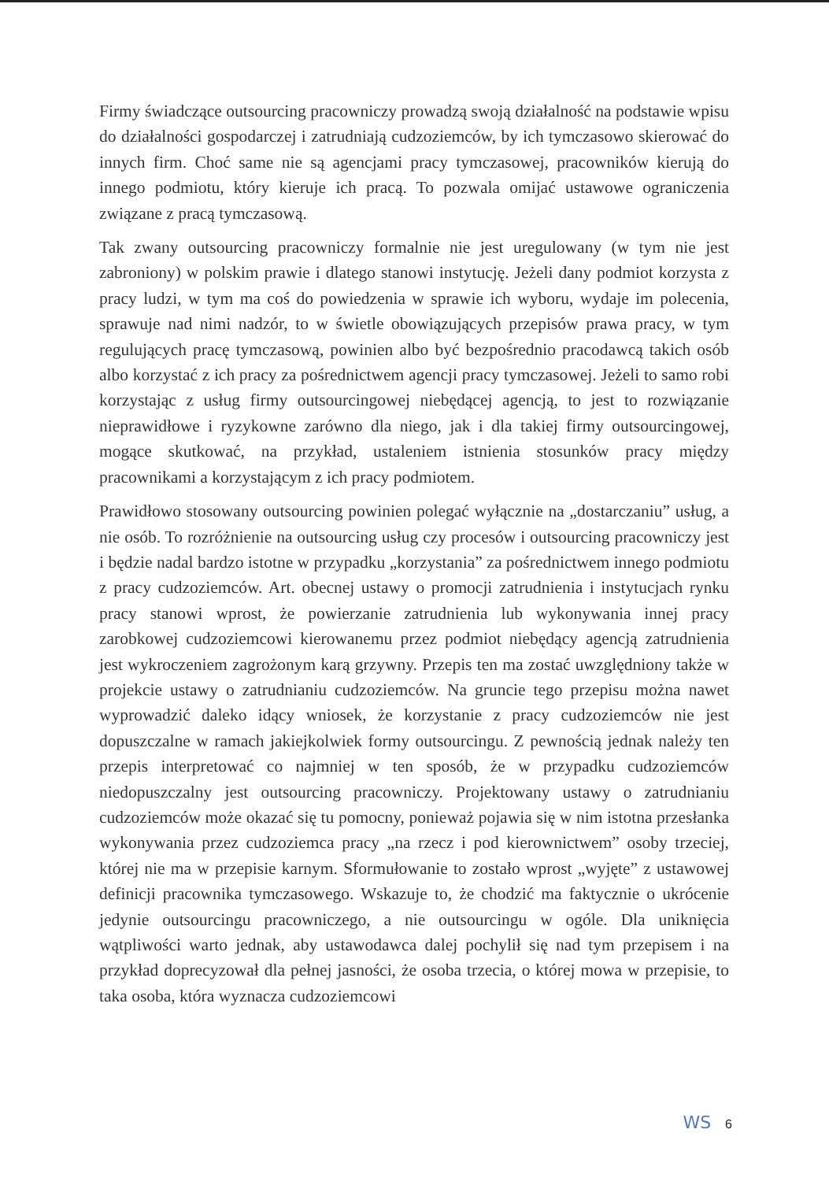Firmy świadczące outsourcing pracowniczy prowadzą swoją działalność na podstawie wpisu do działalności gospodarczej i zatrudniają cudzoziemców, by ich tymczasowo skierować do innych firm. Choć same nie są agencjami pracy tymczasowej, pracowników kierują do innego podmiotu, który kieruje ich pracą. To pozwala omijać ustawowe ograniczenia związane z pracą tymczasową.
Tak zwany outsourcing pracowniczy formalnie nie jest uregulowany (w tym nie jest zabroniony) w polskim prawie i dlatego stanowi instytucję. Jeżeli dany podmiot korzysta z pracy ludzi, w tym ma coś do powiedzenia w sprawie ich wyboru, wydaje im polecenia, sprawuje nad nimi nadzór, to w świetle obowiązujących przepisów prawa pracy, w tym regulujących pracę tymczasową, powinien albo być bezpośrednio pracodawcą takich osób albo korzystać z ich pracy za pośrednictwem agencji pracy tymczasowej. Jeżeli to samo robi korzystając z usług firmy outsourcingowej niebędącej agencją, to jest to rozwiązanie nieprawidłowe i ryzykowne zarówno dla niego, jak i dla takiej firmy outsourcingowej, mogące skutkować, na przykład, ustaleniem istnienia stosunków pracy między pracownikami a korzystającym z ich pracy podmiotem.
Prawidłowo stosowany outsourcing powinien polegać wyłącznie na „dostarczaniu” usług, a nie osób. To rozróżnienie na outsourcing usług czy procesów i outsourcing pracowniczy jest i będzie nadal bardzo istotne w przypadku „korzystania” za pośrednictwem innego podmiotu z pracy cudzoziemców. Art. obecnej ustawy o promocji zatrudnienia i instytucjach rynku pracy stanowi wprost, że powierzanie zatrudnienia lub wykonywania innej pracy zarobkowej cudzoziemcowi kierowanemu przez podmiot niebędący agencją zatrudnienia jest wykroczeniem zagrożonym karą grzywny. Przepis ten ma zostać uwzględniony także w projekcie ustawy o zatrudnianiu cudzoziemców. Na gruncie tego przepisu można nawet wyprowadzić daleko idący wniosek, że korzystanie z pracy cudzoziemców nie jest dopuszczalne w ramach jakiejkolwiek formy outsourcingu. Z pewnością jednak należy ten przepis interpretować co najmniej w ten sposób, że w przypadku cudzoziemców niedopuszczalny jest outsourcing pracowniczy. Projektowany ustawy o zatrudnianiu cudzoziemców może okazać się tu pomocny, ponieważ pojawia się w nim istotna przesłanka wykonywania przez cudzoziemca pracy „na rzecz i pod kierownictwem” osoby trzeciej, której nie ma w przepisie karnym. Sformułowanie to zostało wprost „wyjęte” z ustawowej definicji pracownika tymczasowego. Wskazuje to, że chodzić ma faktycznie o ukrócenie jedynie outsourcingu pracowniczego, a nie outsourcingu w ogóle. Dla uniknięcia wątpliwości warto jednak, aby ustawodawca dalej pochylił się nad tym przepisem i na przykład doprecyzował dla pełnej jasności, że osoba trzecia, o której mowa w przepisie, to taka osoba, która wyznacza cudzoziemcowi
WS 6